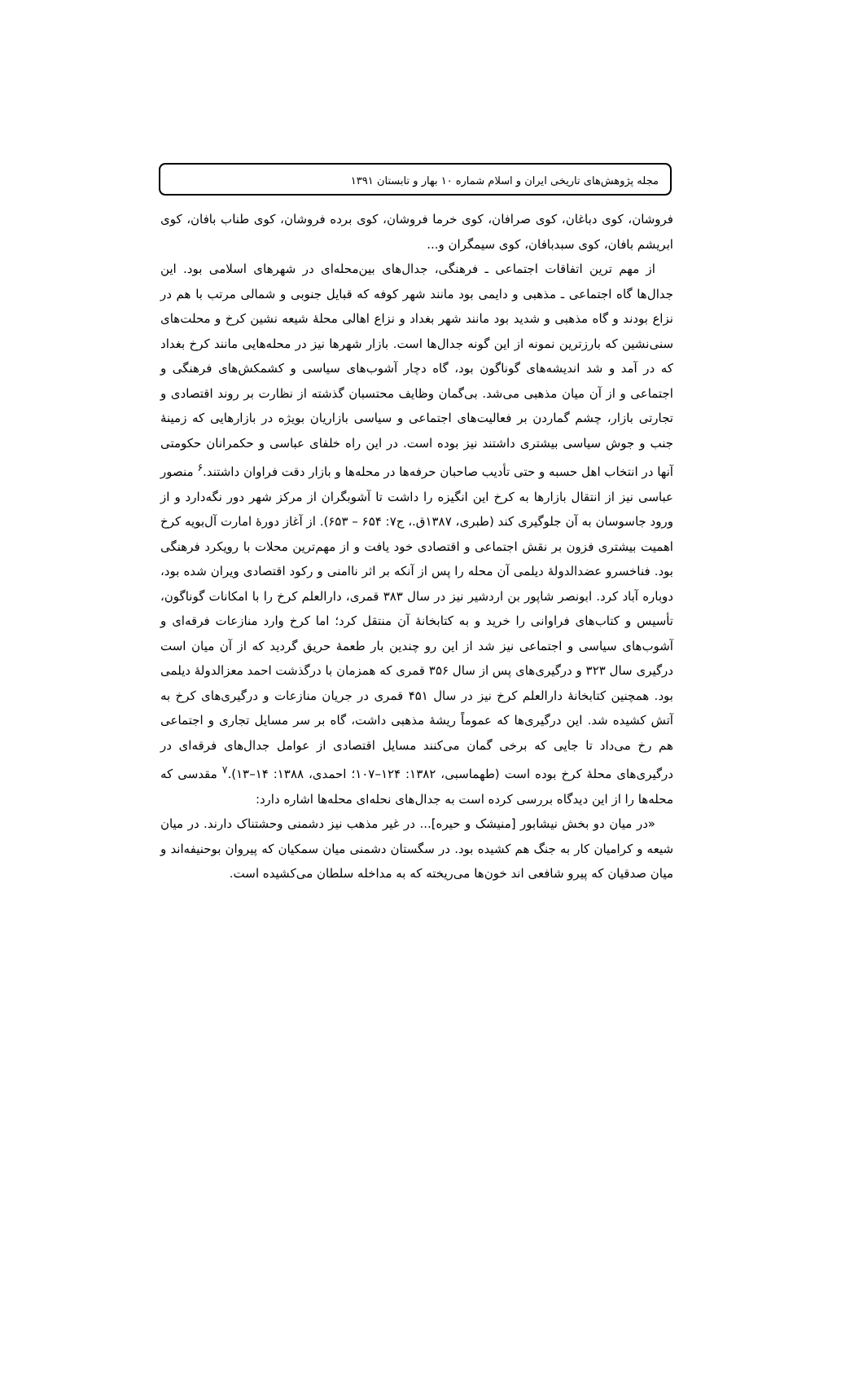مجله پژوهش‌های تاریخی ایران و اسلام شماره ۱۰ بهار و تابستان ۱۳۹۱
فروشان، کوی دباغان، کوی صرافان، کوی خرما فروشان، کوی برده فروشان، کوی طناب بافان، کوی ابریشم بافان، کوی سبدبافان، کوی سیمگران و...
از مهم ترین اتفاقات اجتماعی ـ فرهنگی، جدال‌های بین‌محله‌ای در شهرهای اسلامی بود. این جدال‌ها گاه اجتماعی ـ مذهبی و دایمی بود مانند شهر کوفه که قبایل جنوبی و شمالی مرتب با هم در نزاع بودند و گاه مذهبی و شدید بود مانند شهر بغداد و نزاع اهالی محلهٔ شیعه نشین کرخ و محلت‌های سنی‌نشین که بارزترین نمونه از این گونه جدال‌ها است. بازار شهرها نیز در محله‌هایی مانند کرخ بغداد که در آمد و شد اندیشه‌های گوناگون بود، گاه دچار آشوب‌های سیاسی و کشمکش‌های فرهنگی و اجتماعی و از آن میان مذهبی می‌شد. بی‌گمان وظایف محتسبان گذشته از نظارت بر روند اقتصادی و تجارتی بازار، چشم گماردن بر فعالیت‌های اجتماعی و سیاسی بازاریان بویژه در بازارهایی که زمینهٔ جنب و جوش سیاسی بیشتری داشتند نیز بوده است. در این راه خلفای عباسی و حکمرانان حکومتی آنها در انتخاب اهل حسبه و حتی تأدیب صاحبان حرفه‌ها در محله‌ها و بازار دقت فراوان داشتند.<sup>۶</sup> منصور عباسی نیز از انتقال بازارها به کرخ این انگیزه را داشت تا آشوبگران از مرکز شهر دور نگه‌دارد و از ورود جاسوسان به آن جلوگیری کند (طبری، ۱۳۸۷ق.، ج۷: ۶۵۴ – ۶۵۳). از آغاز دورهٔ امارت آل‌بویه کرخ اهمیت بیشتری فزون بر نقش اجتماعی و اقتصادی خود یافت و از مهم‌ترین محلات با رویکرد فرهنگی بود. فناخسرو عضدالدولهٔ دیلمی آن محله را پس از آنکه بر اثر ناامنی و رکود اقتصادی ویران شده بود، دوباره آباد کرد. ابونصر شاپور بن اردشیر نیز در سال ۳۸۳ قمری، دارالعلم کرخ را با امکانات گوناگون، تأسیس و کتاب‌های فراوانی را خرید و به کتابخانهٔ آن منتقل کرد؛ اما کرخ وارد منازعات فرقه‌ای و آشوب‌های سیاسی و اجتماعی نیز شد از این رو چندین بار طعمهٔ حریق گردید که از آن میان است درگیری سال ۳۲۳ و درگیری‌های پس از سال ۳۵۶ قمری که همزمان با درگذشت احمد معزالدولهٔ دیلمی بود. همچنین کتابخانهٔ دارالعلم کرخ نیز در سال ۴۵۱ قمری در جریان منازعات و درگیری‌های کرخ به آتش کشیده شد. این درگیری‌ها که عموماً ریشهٔ مذهبی داشت، گاه بر سر مسایل تجاری و اجتماعی هم رخ می‌داد تا جایی که برخی گمان می‌کنند مسایل اقتصادی از عوامل جدال‌های فرقه‌ای در درگیری‌های محلهٔ کرخ بوده است (طهماسبی، ۱۳۸۲: ۱۲۴–۱۰۷؛ احمدی، ۱۳۸۸: ۱۴–۱۳).<sup>۷</sup> مقدسی که محله‌ها را از این دیدگاه بررسی کرده است به جدال‌های نحله‌ای محله‌ها اشاره دارد:
«در میان دو بخش نیشابور [منیشک و حیره]... در غیر مذهب نیز دشمنی وحشتناک دارند. در میان شیعه و کرامیان کار به جنگ هم کشیده بود. در سگستان دشمنی میان سمکیان که پیروان بوحنیفه‌اند و میان صدقیان که پیرو شافعی اند خون‌ها می‌ریخته که به مداخله سلطان می‌کشیده است.